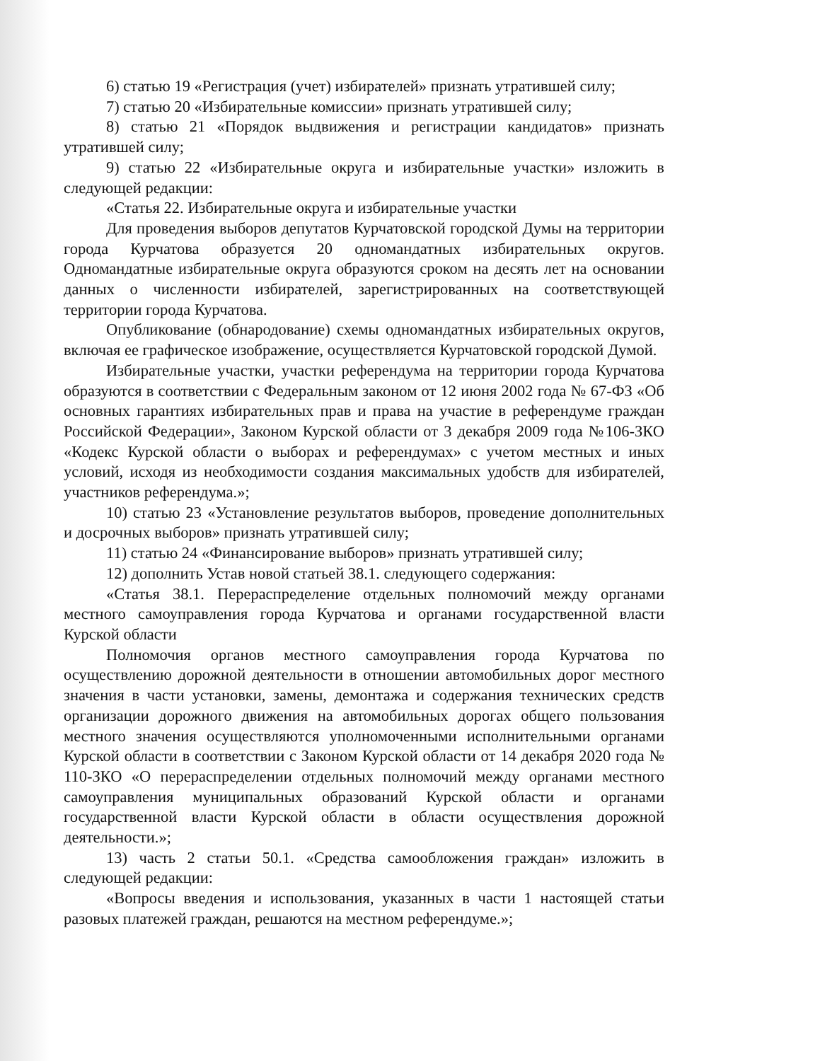6) статью 19 «Регистрация (учет) избирателей» признать утратившей силу;
7) статью 20 «Избирательные комиссии» признать утратившей силу;
8) статью 21 «Порядок выдвижения и регистрации кандидатов» признать утратившей силу;
9) статью 22 «Избирательные округа и избирательные участки» изложить в следующей редакции:
«Статья 22. Избирательные округа и избирательные участки
Для проведения выборов депутатов Курчатовской городской Думы на территории города Курчатова образуется 20 одномандатных избирательных округов. Одномандатные избирательные округа образуются сроком на десять лет на основании данных о численности избирателей, зарегистрированных на соответствующей территории города Курчатова.
Опубликование (обнародование) схемы одномандатных избирательных округов, включая ее графическое изображение, осуществляется Курчатовской городской Думой.
Избирательные участки, участки референдума на территории города Курчатова образуются в соответствии с Федеральным законом от 12 июня 2002 года № 67-ФЗ «Об основных гарантиях избирательных прав и права на участие в референдуме граждан Российской Федерации», Законом Курской области от 3 декабря 2009 года №106-ЗКО «Кодекс Курской области о выборах и референдумах» с учетом местных и иных условий, исходя из необходимости создания максимальных удобств для избирателей, участников референдума.»;
10) статью 23 «Установление результатов выборов, проведение дополнительных и досрочных выборов» признать утратившей силу;
11) статью 24 «Финансирование выборов» признать утратившей силу;
12) дополнить Устав новой статьей 38.1. следующего содержания:
«Статья 38.1. Перераспределение отдельных полномочий между органами местного самоуправления города Курчатова и органами государственной власти Курской области
Полномочия органов местного самоуправления города Курчатова по осуществлению дорожной деятельности в отношении автомобильных дорог местного значения в части установки, замены, демонтажа и содержания технических средств организации дорожного движения на автомобильных дорогах общего пользования местного значения осуществляются уполномоченными исполнительными органами Курской области в соответствии с Законом Курской области от 14 декабря 2020 года № 110-ЗКО «О перераспределении отдельных полномочий между органами местного самоуправления муниципальных образований Курской области и органами государственной власти Курской области в области осуществления дорожной деятельности.»;
13) часть 2 статьи 50.1. «Средства самообложения граждан» изложить в следующей редакции:
«Вопросы введения и использования, указанных в части 1 настоящей статьи разовых платежей граждан, решаются на местном референдуме.»;